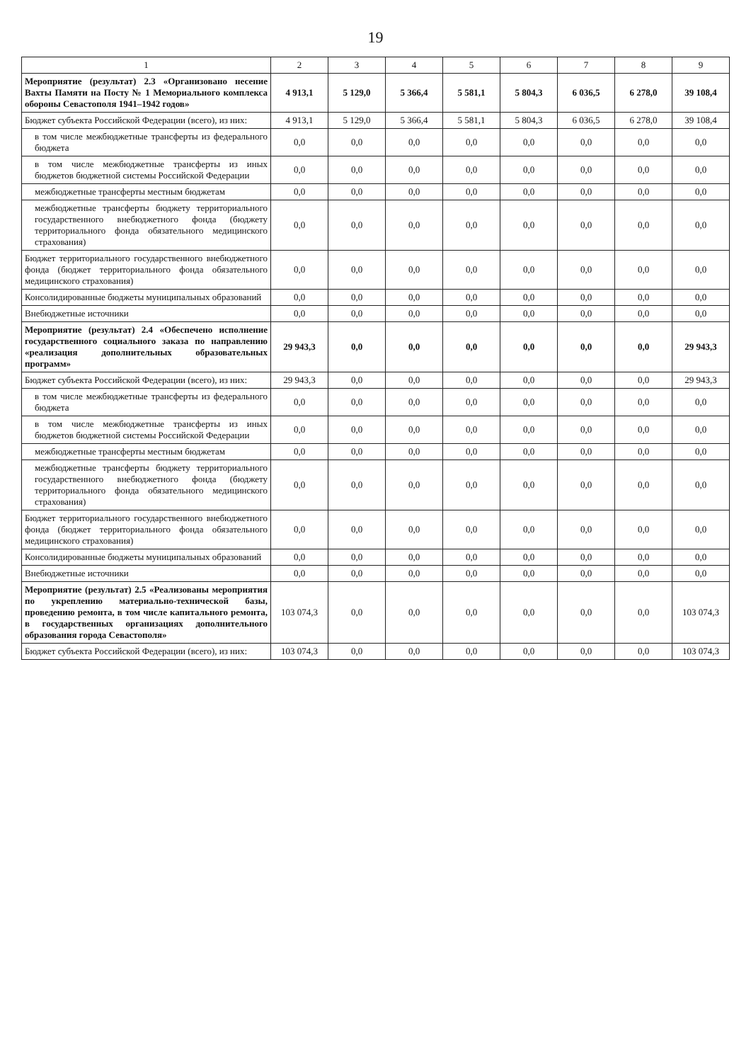19
| 1 | 2 | 3 | 4 | 5 | 6 | 7 | 8 | 9 |
| --- | --- | --- | --- | --- | --- | --- | --- | --- |
| Мероприятие (результат) 2.3 «Организовано несение Вахты Памяти на Посту № 1 Мемориального комплекса обороны Севастополя 1941–1942 годов» | 4 913,1 | 5 129,0 | 5 366,4 | 5 581,1 | 5 804,3 | 6 036,5 | 6 278,0 | 39 108,4 |
| Бюджет субъекта Российской Федерации (всего), из них: | 4 913,1 | 5 129,0 | 5 366,4 | 5 581,1 | 5 804,3 | 6 036,5 | 6 278,0 | 39 108,4 |
| в том числе межбюджетные трансферты из федерального бюджета | 0,0 | 0,0 | 0,0 | 0,0 | 0,0 | 0,0 | 0,0 | 0,0 |
| в том числе межбюджетные трансферты из иных бюджетов бюджетной системы Российской Федерации | 0,0 | 0,0 | 0,0 | 0,0 | 0,0 | 0,0 | 0,0 | 0,0 |
| межбюджетные трансферты местным бюджетам | 0,0 | 0,0 | 0,0 | 0,0 | 0,0 | 0,0 | 0,0 | 0,0 |
| межбюджетные трансферты бюджету территориального государственного внебюджетного фонда (бюджету территориального фонда обязательного медицинского страхования) | 0,0 | 0,0 | 0,0 | 0,0 | 0,0 | 0,0 | 0,0 | 0,0 |
| Бюджет территориального государственного внебюджетного фонда (бюджет территориального фонда обязательного медицинского страхования) | 0,0 | 0,0 | 0,0 | 0,0 | 0,0 | 0,0 | 0,0 | 0,0 |
| Консолидированные бюджеты муниципальных образований | 0,0 | 0,0 | 0,0 | 0,0 | 0,0 | 0,0 | 0,0 | 0,0 |
| Внебюджетные источники | 0,0 | 0,0 | 0,0 | 0,0 | 0,0 | 0,0 | 0,0 | 0,0 |
| Мероприятие (результат) 2.4 «Обеспечено исполнение государственного социального заказа по направлению «реализация дополнительных образовательных программ» | 29 943,3 | 0,0 | 0,0 | 0,0 | 0,0 | 0,0 | 0,0 | 29 943,3 |
| Бюджет субъекта Российской Федерации (всего), из них: | 29 943,3 | 0,0 | 0,0 | 0,0 | 0,0 | 0,0 | 0,0 | 29 943,3 |
| в том числе межбюджетные трансферты из федерального бюджета | 0,0 | 0,0 | 0,0 | 0,0 | 0,0 | 0,0 | 0,0 | 0,0 |
| в том числе межбюджетные трансферты из иных бюджетов бюджетной системы Российской Федерации | 0,0 | 0,0 | 0,0 | 0,0 | 0,0 | 0,0 | 0,0 | 0,0 |
| межбюджетные трансферты местным бюджетам | 0,0 | 0,0 | 0,0 | 0,0 | 0,0 | 0,0 | 0,0 | 0,0 |
| межбюджетные трансферты бюджету территориального государственного внебюджетного фонда (бюджету территориального фонда обязательного медицинского страхования) | 0,0 | 0,0 | 0,0 | 0,0 | 0,0 | 0,0 | 0,0 | 0,0 |
| Бюджет территориального государственного внебюджетного фонда (бюджет территориального фонда обязательного медицинского страхования) | 0,0 | 0,0 | 0,0 | 0,0 | 0,0 | 0,0 | 0,0 | 0,0 |
| Консолидированные бюджеты муниципальных образований | 0,0 | 0,0 | 0,0 | 0,0 | 0,0 | 0,0 | 0,0 | 0,0 |
| Внебюджетные источники | 0,0 | 0,0 | 0,0 | 0,0 | 0,0 | 0,0 | 0,0 | 0,0 |
| Мероприятие (результат) 2.5 «Реализованы мероприятия по укреплению материально-технической базы, проведению ремонта, в том числе капитального ремонта, в государственных организациях дополнительного образования города Севастополя» | 103 074,3 | 0,0 | 0,0 | 0,0 | 0,0 | 0,0 | 0,0 | 103 074,3 |
| Бюджет субъекта Российской Федерации (всего), из них: | 103 074,3 | 0,0 | 0,0 | 0,0 | 0,0 | 0,0 | 0,0 | 103 074,3 |